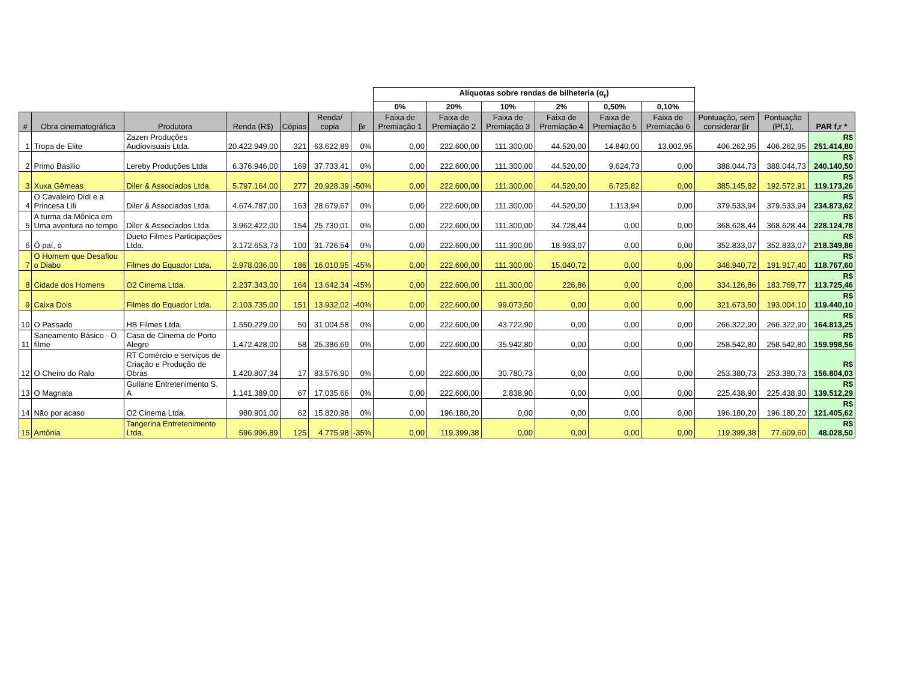| | | | | | | | Alíquotas sobre rendas de bilheteria (α<sub>r</sub>) | | | | | | | | |
| --- | --- | --- | --- | --- | --- | --- | --- | --- | --- | --- | --- | --- | --- | --- | --- |
| | | | | | | | 0% | 20% | 10% | 2% | 0,50% | 0,10% | | | |
| # | Obra cinematográfica | Produtora | Renda (R$) | Cópias | Renda/ copia | βr | Faixa de Premiação 1 | Faixa de Premiação 2 | Faixa de Premiação 3 | Faixa de Premiação 4 | Faixa de Premiação 5 | Faixa de Premiação 6 | Pontuação, sem considerar βr | Pontuação (Pf,1), | PAR f,r * |
| 1 | Tropa de Elite | Zazen Produções Audiovisuais Ltda. | 20.422.949,00 | 321 | 63.622,89 | 0% | 0,00 | 222.600,00 | 111.300,00 | 44.520,00 | 14.840,00 | 13.002,95 | 406.262,95 | 406.262,95 | R$ 251.414,80 |
| 2 | Primo Basílio | Lereby Produções Ltda | 6.376.946,00 | 169 | 37.733,41 | 0% | 0,00 | 222.600,00 | 111.300,00 | 44.520,00 | 9.624,73 | 0,00 | 388.044,73 | 388.044,73 | R$ 240.140,50 |
| 3 | Xuxa Gêmeas | Diler & Associados Ltda. | 5.797.164,00 | 277 | 20.928,39 | -50% | 0,00 | 222.600,00 | 111.300,00 | 44.520,00 | 6.725,82 | 0,00 | 385.145,82 | 192.572,91 | R$ 119.173,26 |
| 4 | O Cavaleiro Didi e a Princesa Lili | Diler & Associados Ltda. | 4.674.787,00 | 163 | 28.679,67 | 0% | 0,00 | 222.600,00 | 111.300,00 | 44.520,00 | 1.113,94 | 0,00 | 379.533,94 | 379.533,94 | R$ 234.873,62 |
| 5 | A turma da Mônica em Uma aventura no tempo | Diler & Associados Ltda. | 3.962.422,00 | 154 | 25.730,01 | 0% | 0,00 | 222.600,00 | 111.300,00 | 34.728,44 | 0,00 | 0,00 | 368.628,44 | 368.628,44 | R$ 228.124,78 |
| 6 | Ó paí, ó | Dueto Filmes Participações Ltda. | 3.172.653,73 | 100 | 31.726,54 | 0% | 0,00 | 222.600,00 | 111.300,00 | 18.933,07 | 0,00 | 0,00 | 352.833,07 | 352.833,07 | R$ 218.349,86 |
| 7 | O Homem que Desafiou o Diabo | Filmes do Equador Ltda. | 2.978.036,00 | 186 | 16.010,95 | -45% | 0,00 | 222.600,00 | 111.300,00 | 15.040,72 | 0,00 | 0,00 | 348.940,72 | 191.917,40 | R$ 118.767,60 |
| 8 | Cidade dos Homens | O2 Cinema Ltda. | 2.237.343,00 | 164 | 13.642,34 | -45% | 0,00 | 222.600,00 | 111.300,00 | 226,86 | 0,00 | 0,00 | 334.126,86 | 183.769,77 | R$ 113.725,46 |
| 9 | Caixa Dois | Filmes do Equador Ltda. | 2.103.735,00 | 151 | 13.932,02 | -40% | 0,00 | 222.600,00 | 99.073,50 | 0,00 | 0,00 | 0,00 | 321.673,50 | 193.004,10 | R$ 119.440,10 |
| 10 | O Passado | HB Filmes Ltda. | 1.550.229,00 | 50 | 31.004,58 | 0% | 0,00 | 222.600,00 | 43.722,90 | 0,00 | 0,00 | 0,00 | 266.322,90 | 266.322,90 | R$ 164.813,25 |
| 11 | Saneamento Básico - O filme | Casa de Cinema de Porto Alegre | 1.472.428,00 | 58 | 25.386,69 | 0% | 0,00 | 222.600,00 | 35.942,80 | 0,00 | 0,00 | 0,00 | 258.542,80 | 258.542,80 | R$ 159.998,56 |
| 12 | O Cheiro do Ralo | RT Comércio e serviços de Criação e Produção de Obras | 1.420.807,34 | 17 | 83.576,90 | 0% | 0,00 | 222.600,00 | 30.780,73 | 0,00 | 0,00 | 0,00 | 253.380,73 | 253.380,73 | R$ 156.804,03 |
| 13 | O Magnata | Gullane Entretenimento S. A | 1.141.389,00 | 67 | 17.035,66 | 0% | 0,00 | 222.600,00 | 2.838,90 | 0,00 | 0,00 | 0,00 | 225.438,90 | 225.438,90 | R$ 139.512,29 |
| 14 | Não por acaso | O2 Cinema Ltda. | 980.901,00 | 62 | 15.820,98 | 0% | 0,00 | 196.180,20 | 0,00 | 0,00 | 0,00 | 0,00 | 196.180,20 | 196.180,20 | R$ 121.405,62 |
| 15 | Antônia | Tangerina Entretenimento Ltda. | 596.996,89 | 125 | 4.775,98 | -35% | 0,00 | 119.399,38 | 0,00 | 0,00 | 0,00 | 0,00 | 119.399,38 | 77.609,60 | R$ 48.028,50 |